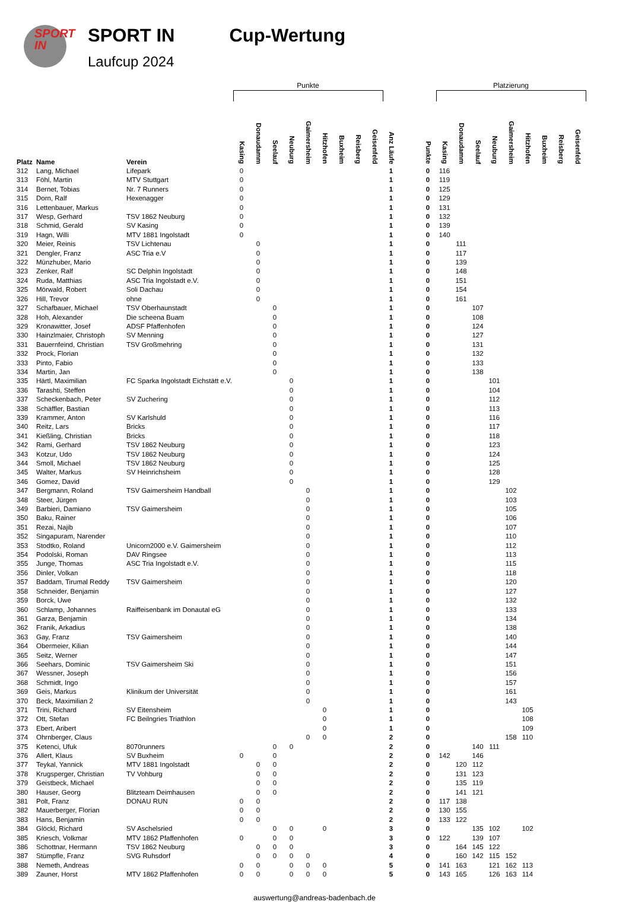SPORT
IN
SPORT IN
Laufcup 2024
Cup-Wertung
| | | | Punkte | | | | | | | | | | | | Platzierung | | | | | | | | |
| Platz | Name | Verein | Kasing | Donaudamm | Seelauf | Neuburg | Gaimersheim | Hitzhofen | Buxheim | Reisberg | Geisenfeld | Anz Läufe | | Punkte | Kasing | Donaudamm | Seelauf | Neuburg | Gaimersheim | Hitzhofen | Buxheim | Reisberg | Geisenfeld |
| 312 | Lang, Michael | Lifepark | 0 | | | | | | | | | 1 | | 0 | 116 | | | | | | | | |
| 313 | Föhl, Martin | MTV Stuttgart | 0 | | | | | | | | | 1 | | 0 | 119 | | | | | | | | |
| 314 | Bernet, Tobias | Nr. 7 Runners | 0 | | | | | | | | | 1 | | 0 | 125 | | | | | | | | |
| 315 | Dorn, Ralf | Hexenagger | 0 | | | | | | | | | 1 | | 0 | 129 | | | | | | | | |
| 316 | Lettenbauer, Markus | | 0 | | | | | | | | | 1 | | 0 | 131 | | | | | | | | |
| 317 | Wesp, Gerhard | TSV 1862 Neuburg | 0 | | | | | | | | | 1 | | 0 | 132 | | | | | | | | |
| 318 | Schmid, Gerald | SV Kasing | 0 | | | | | | | | | 1 | | 0 | 139 | | | | | | | | |
| 319 | Hagn, Willi | MTV 1881 Ingolstadt | 0 | | | | | | | | | 1 | | 0 | 140 | | | | | | | | |
| 320 | Meier, Reinis | TSV Lichtenau | | 0 | | | | | | | | 1 | | 0 | | 111 | | | | | | | |
| 321 | Dengler, Franz | ASC Tria e.V | | 0 | | | | | | | | 1 | | 0 | | 117 | | | | | | | |
| 322 | Münzhuber, Mario | | | 0 | | | | | | | | 1 | | 0 | | 139 | | | | | | | |
| 323 | Zenker, Ralf | SC Delphin Ingolstadt | | 0 | | | | | | | | 1 | | 0 | | 148 | | | | | | | |
| 324 | Ruda, Matthias | ASC Tria Ingolstadt e.V. | | 0 | | | | | | | | 1 | | 0 | | 151 | | | | | | | |
| 325 | Mörwald, Robert | Soli Dachau | | 0 | | | | | | | | 1 | | 0 | | 154 | | | | | | | |
| 326 | Hill, Trevor | ohne | | 0 | | | | | | | | 1 | | 0 | | 161 | | | | | | | |
| 327 | Schafbauer, Michael | TSV Oberhaunstadt | | | 0 | | | | | | | 1 | | 0 | | | 107 | | | | | | |
| 328 | Hoh, Alexander | Die scheena Buam | | | 0 | | | | | | | 1 | | 0 | | | 108 | | | | | | |
| 329 | Kronawitter, Josef | ADSF Pfaffenhofen | | | 0 | | | | | | | 1 | | 0 | | | 124 | | | | | | |
| 330 | Hainzlmaier, Christoph | SV Menning | | | 0 | | | | | | | 1 | | 0 | | | 127 | | | | | | |
| 331 | Bauernfeind, Christian | TSV Großmehring | | | 0 | | | | | | | 1 | | 0 | | | 131 | | | | | | |
| 332 | Prock, Florian | | | | 0 | | | | | | | 1 | | 0 | | | 132 | | | | | | |
| 333 | Pinto, Fabio | | | | 0 | | | | | | | 1 | | 0 | | | 133 | | | | | | |
| 334 | Martin, Jan | | | | 0 | | | | | | | 1 | | 0 | | | 138 | | | | | | |
| 335 | Härtl, Maximilian | FC Sparka Ingolstadt Eichstätt e.V. | | | | 0 | | | | | | 1 | | 0 | | | | 101 | | | | | |
| 336 | Tarashti, Steffen | | | | | 0 | | | | | | 1 | | 0 | | | | 104 | | | | | |
| 337 | Scheckenbach, Peter | SV Zuchering | | | | 0 | | | | | | 1 | | 0 | | | | 112 | | | | | |
| 338 | Schäffler, Bastian | | | | | 0 | | | | | | 1 | | 0 | | | | 113 | | | | | |
| 339 | Krammer, Anton | SV Karlshuld | | | | 0 | | | | | | 1 | | 0 | | | | 116 | | | | | |
| 340 | Reitz, Lars | Bricks | | | | 0 | | | | | | 1 | | 0 | | | | 117 | | | | | |
| 341 | Kießling, Christian | Bricks | | | | 0 | | | | | | 1 | | 0 | | | | 118 | | | | | |
| 342 | Rami, Gerhard | TSV 1862 Neuburg | | | | 0 | | | | | | 1 | | 0 | | | | 123 | | | | | |
| 343 | Kotzur, Udo | TSV 1862 Neuburg | | | | 0 | | | | | | 1 | | 0 | | | | 124 | | | | | |
| 344 | Smoll, Michael | TSV 1862 Neuburg | | | | 0 | | | | | | 1 | | 0 | | | | 125 | | | | | |
| 345 | Walter, Markus | SV Heinrichsheim | | | | 0 | | | | | | 1 | | 0 | | | | 128 | | | | | |
| 346 | Gomez, David | | | | | 0 | | | | | | 1 | | 0 | | | | 129 | | | | | |
| 347 | Bergmann, Roland | TSV Gaimersheim Handball | | | | | 0 | | | | | 1 | | 0 | | | | | 102 | | | | |
| 348 | Steer, Jürgen | | | | | | 0 | | | | | 1 | | 0 | | | | | 103 | | | | |
| 349 | Barbieri, Damiano | TSV Gaimersheim | | | | | 0 | | | | | 1 | | 0 | | | | | 105 | | | | |
| 350 | Baku, Rainer | | | | | | 0 | | | | | 1 | | 0 | | | | | 106 | | | | |
| 351 | Rezai, Najib | | | | | | 0 | | | | | 1 | | 0 | | | | | 107 | | | | |
| 352 | Singapuram, Narender | | | | | | 0 | | | | | 1 | | 0 | | | | | 110 | | | | |
| 353 | Stodtko, Roland | Unicorn2000 e.V. Gaimersheim | | | | | 0 | | | | | 1 | | 0 | | | | | 112 | | | | |
| 354 | Podolski, Roman | DAV Ringsee | | | | | 0 | | | | | 1 | | 0 | | | | | 113 | | | | |
| 355 | Junge, Thomas | ASC Tria Ingolstadt e.V. | | | | | 0 | | | | | 1 | | 0 | | | | | 115 | | | | |
| 356 | Dinler, Volkan | | | | | | 0 | | | | | 1 | | 0 | | | | | 118 | | | | |
| 357 | Baddam, Tirumal Reddy | TSV Gaimersheim | | | | | 0 | | | | | 1 | | 0 | | | | | 120 | | | | |
| 358 | Schneider, Benjamin | | | | | | 0 | | | | | 1 | | 0 | | | | | 127 | | | | |
| 359 | Borck, Uwe | | | | | | 0 | | | | | 1 | | 0 | | | | | 132 | | | | |
| 360 | Schlamp, Johannes | Raiffeisenbank im Donautal eG | | | | | 0 | | | | | 1 | | 0 | | | | | 133 | | | | |
| 361 | Garza, Benjamin | | | | | | 0 | | | | | 1 | | 0 | | | | | 134 | | | | |
| 362 | Franik, Arkadius | | | | | | 0 | | | | | 1 | | 0 | | | | | 138 | | | | |
| 363 | Gay, Franz | TSV Gaimersheim | | | | | 0 | | | | | 1 | | 0 | | | | | 140 | | | | |
| 364 | Obermeier, Kilian | | | | | | 0 | | | | | 1 | | 0 | | | | | 144 | | | | |
| 365 | Seitz, Werner | | | | | | 0 | | | | | 1 | | 0 | | | | | 147 | | | | |
| 366 | Seehars, Dominic | TSV Gaimersheim Ski | | | | | 0 | | | | | 1 | | 0 | | | | | 151 | | | | |
| 367 | Wessner, Joseph | | | | | | 0 | | | | | 1 | | 0 | | | | | 156 | | | | |
| 368 | Schmidt, Ingo | | | | | | 0 | | | | | 1 | | 0 | | | | | 157 | | | | |
| 369 | Geis, Markus | Klinikum der Universität | | | | | 0 | | | | | 1 | | 0 | | | | | 161 | | | | |
| 370 | Beck, Maximilian 2 | | | | | | 0 | | | | | 1 | | 0 | | | | | 143 | | | | |
| 371 | Trini, Richard | SV Eitensheim | | | | | | 0 | | | | 1 | | 0 | | | | | | 105 | | | |
| 372 | Ott, Stefan | FC Beilngries Triathlon | | | | | | 0 | | | | 1 | | 0 | | | | | | 108 | | | |
| 373 | Ebert, Aribert | | | | | | | 0 | | | | 1 | | 0 | | | | | | 109 | | | |
| 374 | Ohrnberger, Claus | | | | | | 0 | 0 | | | | 2 | | 0 | | | | | 158 | 110 | | | |
| 375 | Ketenci, Ufuk | 8070runners | | | 0 | 0 | | | | | | 2 | | 0 | | | 140 | 111 | | | | | |
| 376 | Allert, Klaus | SV Buxheim | 0 | | 0 | | | | | | | 2 | | 0 | 142 | | 146 | | | | | | |
| 377 | Teykal, Yannick | MTV 1881 Ingolstadt | | 0 | 0 | | | | | | | 2 | | 0 | | 120 | 112 | | | | | | |
| 378 | Krugsperger, Christian | TV Vohburg | | 0 | 0 | | | | | | | 2 | | 0 | | 131 | 123 | | | | | | |
| 379 | Geistbeck, Michael | | | 0 | 0 | | | | | | | 2 | | 0 | | 135 | 119 | | | | | | |
| 380 | Hauser, Georg | Blitzteam Deimhausen | | 0 | 0 | | | | | | | 2 | | 0 | | 141 | 121 | | | | | | |
| 381 | Polt, Franz | DONAU RUN | 0 | 0 | | | | | | | | 2 | | 0 | 117 | 138 | | | | | | | |
| 382 | Mauerberger, Florian | | 0 | 0 | | | | | | | | 2 | | 0 | 130 | 155 | | | | | | | |
| 383 | Hans, Benjamin | | 0 | 0 | | | | | | | | 2 | | 0 | 133 | 122 | | | | | | | |
| 384 | Glöckl, Richard | SV Aschelsried | | | 0 | 0 | | 0 | | | | 3 | | 0 | | | 135 | 102 | | 102 | | | |
| 385 | Kriesch, Volkmar | MTV 1862 Pfaffenhofen | 0 | | 0 | 0 | | | | | | 3 | | 0 | 122 | | 139 | 107 | | | | | |
| 386 | Schottnar, Hermann | TSV 1862 Neuburg | | 0 | 0 | 0 | | | | | | 3 | | 0 | | 164 | 145 | 122 | | | | | |
| 387 | Stümpfle, Franz | SVG Ruhsdorf | | 0 | 0 | 0 | 0 | | | | | 4 | | 0 | | 160 | 142 | 115 | 152 | | | | |
| 388 | Nemeth, Andreas | | 0 | 0 | | 0 | 0 | 0 | | | | 5 | | 0 | 141 | 163 | | 121 | 162 | 113 | | | |
| 389 | Zauner, Horst | MTV 1862 Pfaffenhofen | 0 | 0 | | 0 | 0 | 0 | | | | 5 | | 0 | 143 | 165 | | 126 | 163 | 114 | | | |
auswertung@andreas-badenbach.de